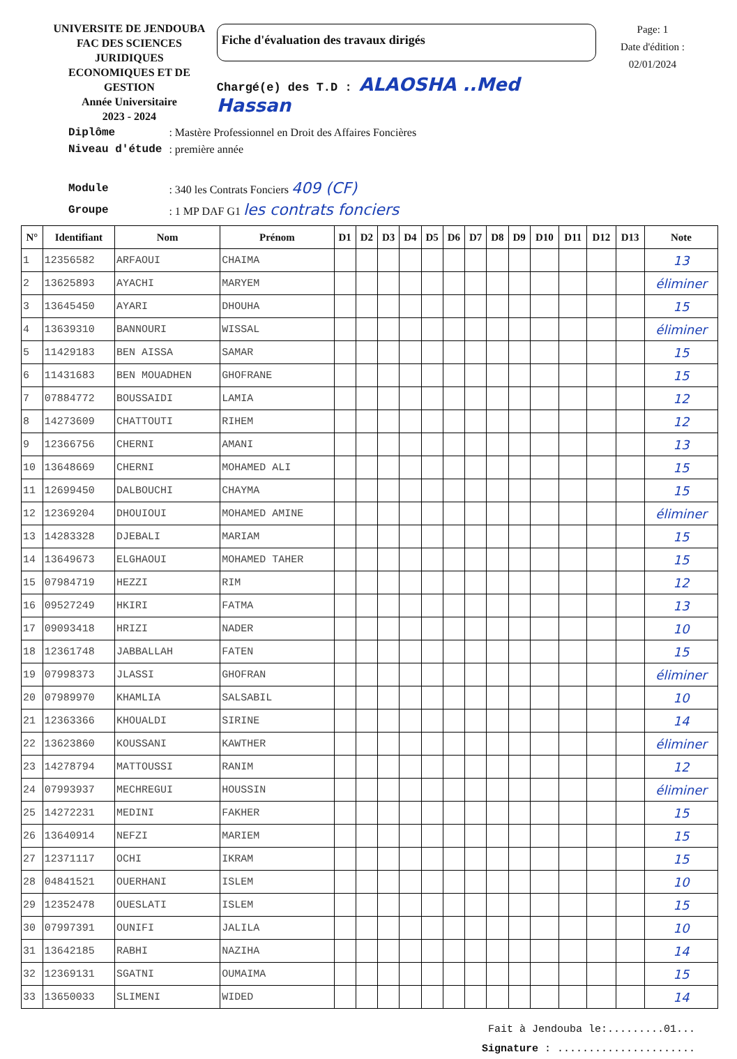UNIVERSITE DE JENDOUBA
FAC DES SCIENCES JURIDIQUES
ECONOMIQUES ET DE GESTION
Année Universitaire
2023 - 2024
Fiche d'évaluation des travaux dirigés
Chargé(e) des T.D : ALAOSHA ..Med Hassan
Page: 1
Date d'édition : 02/01/2024
| Diplôme | : Mastère Professionnel en Droit des Affaires Foncières |
| Niveau d'étude | : première année |
| Module | : 340 les Contrats Fonciers 409 (CF) |
| Groupe | : 1 MP DAF G1 les contrats fonciers |
| N° | Identifiant | Nom | Prénom | D1 | D2 | D3 | D4 | D5 | D6 | D7 | D8 | D9 | D10 | D11 | D12 | D13 | Note |
| --- | --- | --- | --- | --- | --- | --- | --- | --- | --- | --- | --- | --- | --- | --- | --- | --- | --- |
| 1 | 12356582 | ARFAOUI | CHAIMA | | | | | | | | | | | | | | 13 |
| 2 | 13625893 | AYACHI | MARYEM | | | | | | | | | | | | | | éliminer |
| 3 | 13645450 | AYARI | DHOUHA | | | | | | | | | | | | | | 15 |
| 4 | 13639310 | BANNOURI | WISSAL | | | | | | | | | | | | | | éliminer |
| 5 | 11429183 | BEN AISSA | SAMAR | | | | | | | | | | | | | | 15 |
| 6 | 11431683 | BEN MOUADHEN | GHOFRANE | | | | | | | | | | | | | | 15 |
| 7 | 07884772 | BOUSSAIDI | LAMIA | | | | | | | | | | | | | | 12 |
| 8 | 14273609 | CHATTOUTI | RIHEM | | | | | | | | | | | | | | 12 |
| 9 | 12366756 | CHERNI | AMANI | | | | | | | | | | | | | | 13 |
| 10 | 13648669 | CHERNI | MOHAMED ALI | | | | | | | | | | | | | | 15 |
| 11 | 12699450 | DALBOUCHI | CHAYMA | | | | | | | | | | | | | | 15 |
| 12 | 12369204 | DHOUIOUI | MOHAMED AMINE | | | | | | | | | | | | | | éliminer |
| 13 | 14283328 | DJEBALI | MARIAM | | | | | | | | | | | | | | 15 |
| 14 | 13649673 | ELGHAOUI | MOHAMED TAHER | | | | | | | | | | | | | | 15 |
| 15 | 07984719 | HEZZI | RIM | | | | | | | | | | | | | | 12 |
| 16 | 09527249 | HKIRI | FATMA | | | | | | | | | | | | | | 13 |
| 17 | 09093418 | HRIZI | NADER | | | | | | | | | | | | | | 10 |
| 18 | 12361748 | JABBALLAH | FATEN | | | | | | | | | | | | | | 15 |
| 19 | 07998373 | JLASSI | GHOFRAN | | | | | | | | | | | | | | éliminer |
| 20 | 07989970 | KHAMLIA | SALSABIL | | | | | | | | | | | | | | 10 |
| 21 | 12363366 | KHOUALDI | SIRINE | | | | | | | | | | | | | | 14 |
| 22 | 13623860 | KOUSSANI | KAWTHER | | | | | | | | | | | | | | éliminer |
| 23 | 14278794 | MATTOUSSI | RANIM | | | | | | | | | | | | | | 12 |
| 24 | 07993937 | MECHREGUI | HOUSSIN | | | | | | | | | | | | | | éliminer |
| 25 | 14272231 | MEDINI | FAKHER | | | | | | | | | | | | | | 15 |
| 26 | 13640914 | NEFZI | MARIEM | | | | | | | | | | | | | | 15 |
| 27 | 12371117 | OCHI | IKRAM | | | | | | | | | | | | | | 15 |
| 28 | 04841521 | OUERHANI | ISLEM | | | | | | | | | | | | | | 10 |
| 29 | 12352478 | OUESLATI | ISLEM | | | | | | | | | | | | | | 15 |
| 30 | 07997391 | OUNIFI | JALILA | | | | | | | | | | | | | | 10 |
| 31 | 13642185 | RABHI | NAZIHA | | | | | | | | | | | | | | 14 |
| 32 | 12369131 | SGATNI | OUMAIMA | | | | | | | | | | | | | | 15 |
| 33 | 13650033 | SLIMENI | WIDED | | | | | | | | | | | | | | 14 |
Fait à Jendouba le:.........01...
Signature : ......................